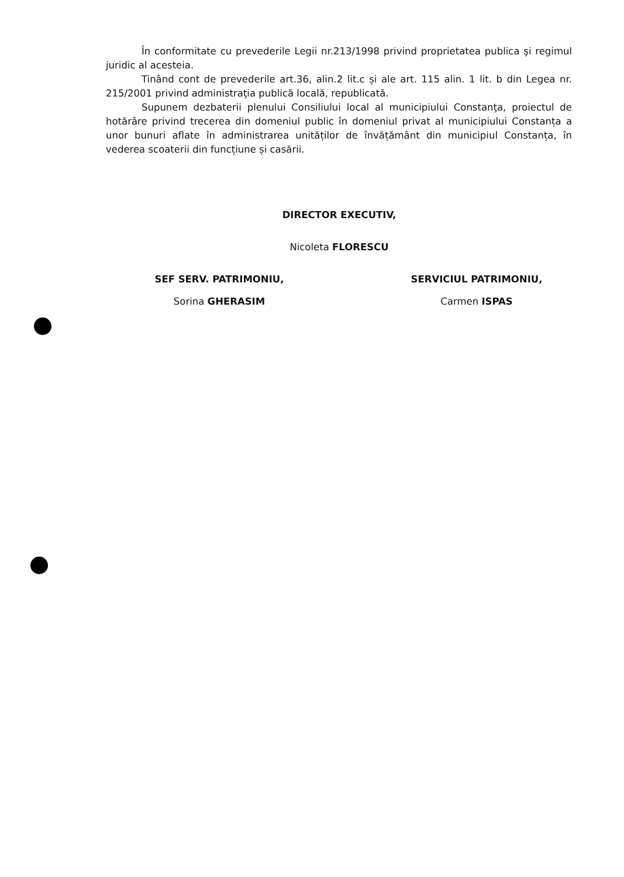În conformitate cu prevederile Legii nr.213/1998 privind proprietatea publica şi regimul juridic al acesteia.
Tinând cont de prevederile art.36, alin.2 lit.c și ale art. 115 alin. 1 lit. b din Legea nr. 215/2001 privind administraţia publică locală, republicată.
Supunem dezbaterii plenului Consiliului local al municipiului Constanţa, proiectul de hotărâre privind trecerea din domeniul public în domeniul privat al municipiului Constanța a unor bunuri aflate în administrarea unităților de învățământ din municipiul Constanța, în vederea scoaterii din funcțiune și casării.
DIRECTOR EXECUTIV,
Nicoleta FLORESCU
SEF SERV. PATRIMONIU,
Sorina GHERASIM
SERVICIUL PATRIMONIU,
Carmen ISPAS